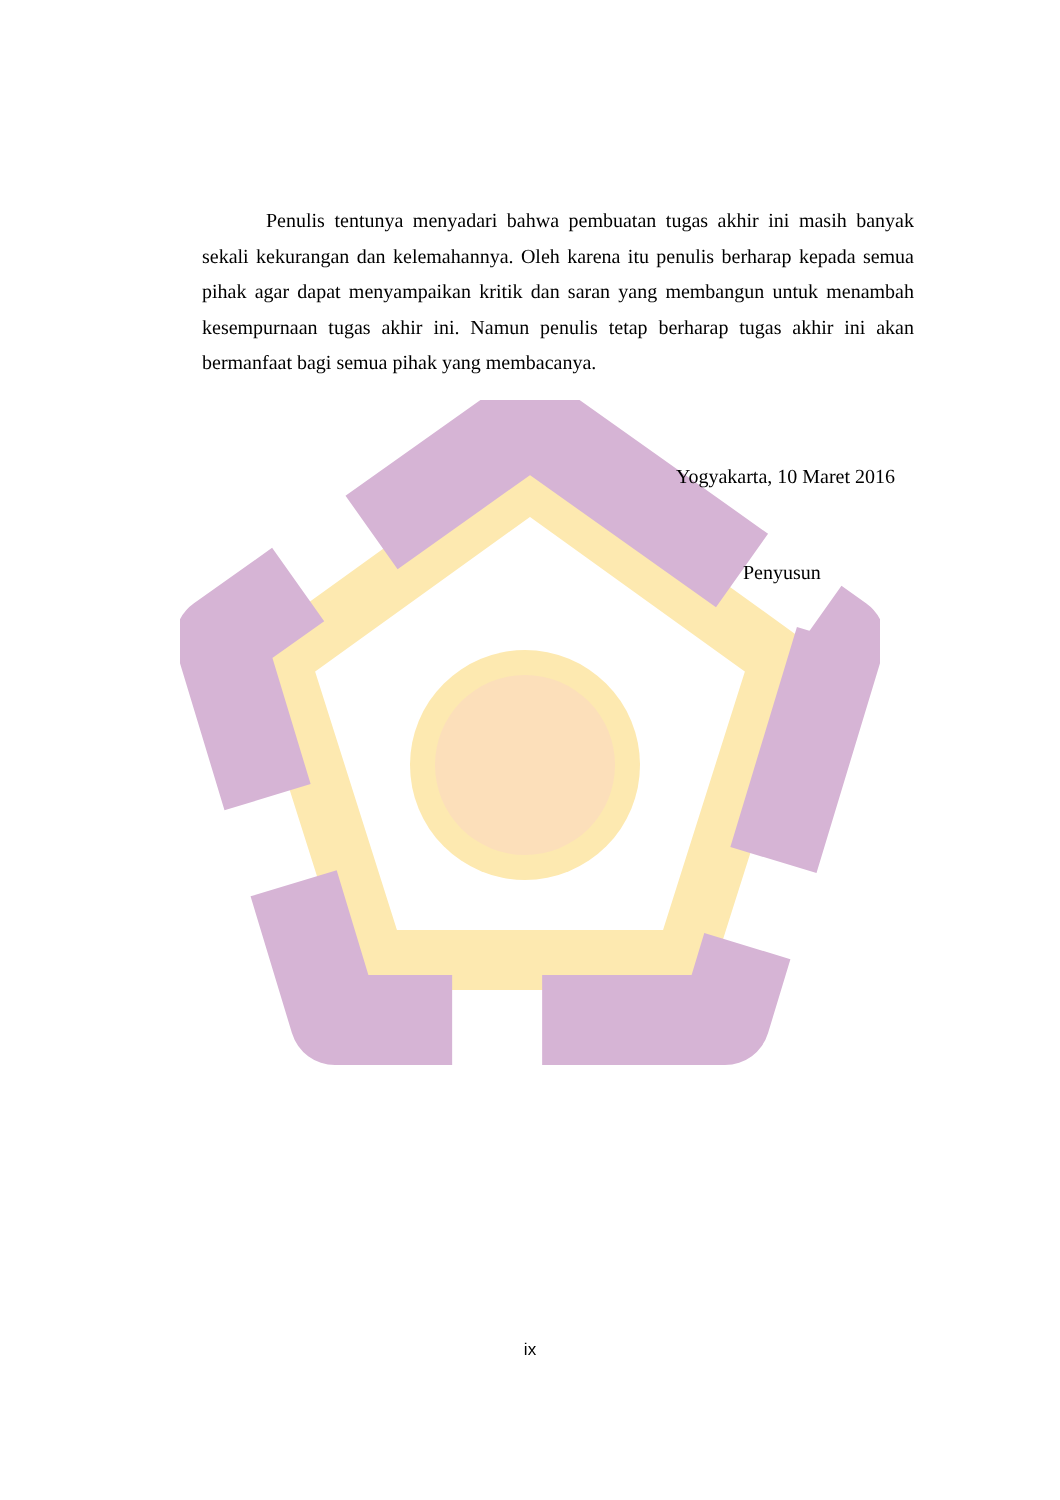Penulis tentunya menyadari bahwa pembuatan tugas akhir ini masih banyak sekali kekurangan dan kelemahannya. Oleh karena itu penulis berharap kepada semua pihak agar dapat menyampaikan kritik dan saran yang membangun untuk menambah kesempurnaan tugas akhir ini. Namun penulis tetap berharap tugas akhir ini akan bermanfaat bagi semua pihak yang membacanya.
Yogyakarta, 10 Maret 2016
Penyusun
ix